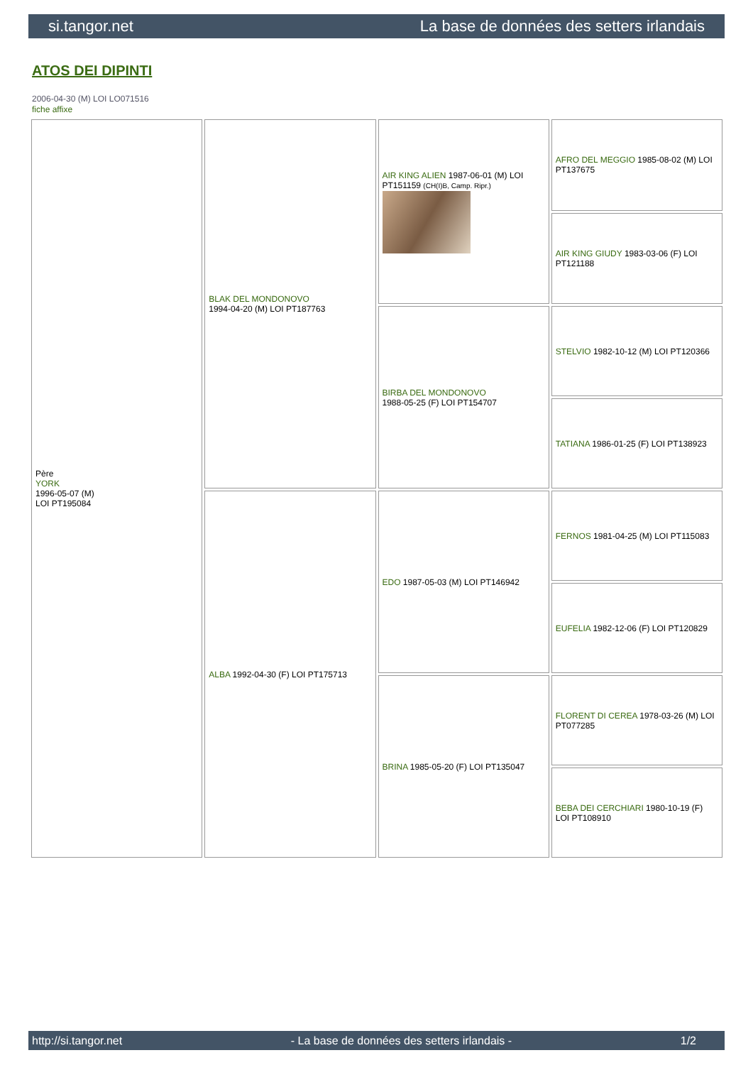si.tangor.net La base de données des setters irlandais
ATOS DEI DIPINTI
2006-04-30 (M) LOI LO071516
fiche affixe
| Père YORK 1996-05-07 (M) LOI PT195084 | BLAK DEL MONDONOVO 1994-04-20 (M) LOI PT187763 | AIR KING ALIEN 1987-06-01 (M) LOI PT151159 (CH(I)B, Camp. Ripr.) | AFRO DEL MEGGIO 1985-08-02 (M) LOI PT137675 |
| | | | AIR KING GIUDY 1983-03-06 (F) LOI PT121188 |
| | | BIRBA DEL MONDONOVO 1988-05-25 (F) LOI PT154707 | STELVIO 1982-10-12 (M) LOI PT120366 |
| | | | TATIANA 1986-01-25 (F) LOI PT138923 |
| | ALBA 1992-04-30 (F) LOI PT175713 | EDO 1987-05-03 (M) LOI PT146942 | FERNOS 1981-04-25 (M) LOI PT115083 |
| | | | EUFELIA 1982-12-06 (F) LOI PT120829 |
| | | BRINA 1985-05-20 (F) LOI PT135047 | FLORENT DI CEREA 1978-03-26 (M) LOI PT077285 |
| | | | BEBA DEI CERCHIARI 1980-10-19 (F) LOI PT108910 |
http://si.tangor.net - La base de données des setters irlandais - 1/2